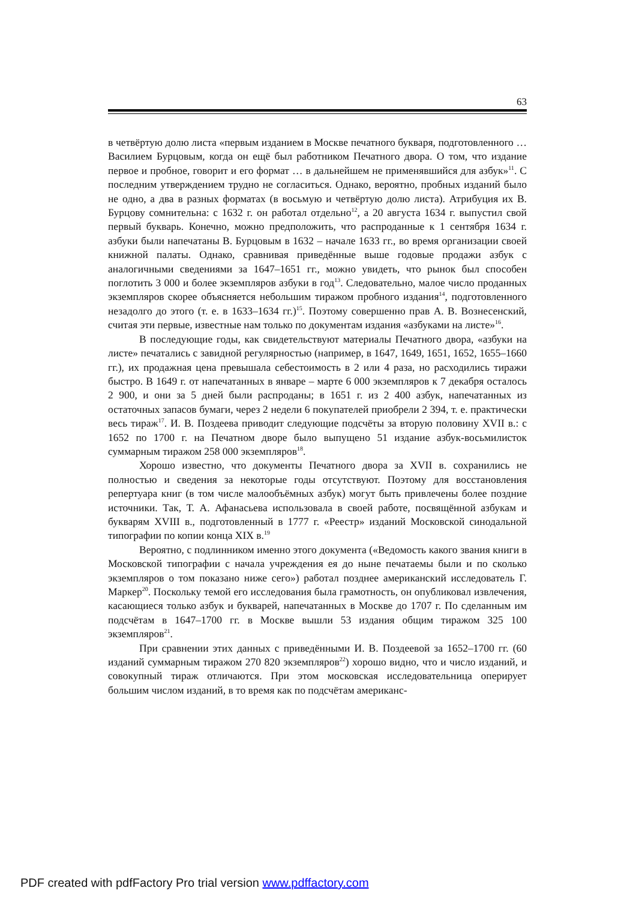63
в четвёртую долю листа «первым изданием в Москве печатного букваря, подготовленного … Василием Бурцовым, когда он ещё был работником Печатного двора. О том, что издание первое и пробное, говорит и его формат … в дальнейшем не применявшийся для азбук»<sup>11</sup>. С последним утверждением трудно не согласиться. Однако, вероятно, пробных изданий было не одно, а два в разных форматах (в восьмую и четвёртую долю листа). Атрибуция их В. Бурцову сомнительна: с 1632 г. он работал отдельно<sup>12</sup>, а 20 августа 1634 г. выпустил свой первый букварь. Конечно, можно предположить, что распроданные к 1 сентября 1634 г. азбуки были напечатаны В. Бурцовым в 1632 – начале 1633 гг., во время организации своей книжной палаты. Однако, сравнивая приведённые выше годовые продажи азбук с аналогичными сведениями за 1647–1651 гг., можно увидеть, что рынок был способен поглотить 3 000 и более экземпляров азбуки в год<sup>13</sup>. Следовательно, малое число проданных экземпляров скорее объясняется небольшим тиражом пробного издания<sup>14</sup>, подготовленного незадолго до этого (т. е. в 1633–1634 гг.)<sup>15</sup>. Поэтому совершенно прав А. В. Вознесенский, считая эти первые, известные нам только по документам издания «азбуками на листе»<sup>16</sup>.
В последующие годы, как свидетельствуют материалы Печатного двора, «азбуки на листе» печатались с завидной регулярностью (например, в 1647, 1649, 1651, 1652, 1655–1660 гг.), их продажная цена превышала себестоимость в 2 или 4 раза, но расходились тиражи быстро. В 1649 г. от напечатанных в январе – марте 6 000 экземпляров к 7 декабря осталось 2 900, и они за 5 дней были распроданы; в 1651 г. из 2 400 азбук, напечатанных из остаточных запасов бумаги, через 2 недели 6 покупателей приобрели 2 394, т. е. практически весь тираж<sup>17</sup>. И. В. Поздеева приводит следующие подсчёты за вторую половину XVII в.: с 1652 по 1700 г. на Печатном дворе было выпущено 51 издание азбук-восьмилисток суммарным тиражом 258 000 экземпляров<sup>18</sup>.
Хорошо известно, что документы Печатного двора за XVII в. сохранились не полностью и сведения за некоторые годы отсутствуют. Поэтому для восстановления репертуара книг (в том числе малообъёмных азбук) могут быть привлечены более поздние источники. Так, Т. А. Афанасьева использовала в своей работе, посвящённой азбукам и букварям XVIII в., подготовленный в 1777 г. «Реестр» изданий Московской синодальной типографии по копии конца XIX в.<sup>19</sup>
Вероятно, с подлинником именно этого документа («Ведомость какого звания книги в Московской типографии с начала учреждения ея до ныне печатаемы были и по сколько экземпляров о том показано ниже сего») работал позднее американский исследователь Г. Маркер<sup>20</sup>. Поскольку темой его исследования была грамотность, он опубликовал извлечения, касающиеся только азбук и букварей, напечатанных в Москве до 1707 г. По сделанным им подсчётам в 1647–1700 гг. в Москве вышли 53 издания общим тиражом 325 100 экземпляров<sup>21</sup>.
При сравнении этих данных с приведёнными И. В. Поздеевой за 1652–1700 гг. (60 изданий суммарным тиражом 270 820 экземпляров<sup>22</sup>) хорошо видно, что и число изданий, и совокупный тираж отличаются. При этом московская исследовательница оперирует большим числом изданий, в то время как по подсчётам американс-
PDF created with pdfFactory Pro trial version www.pdffactory.com